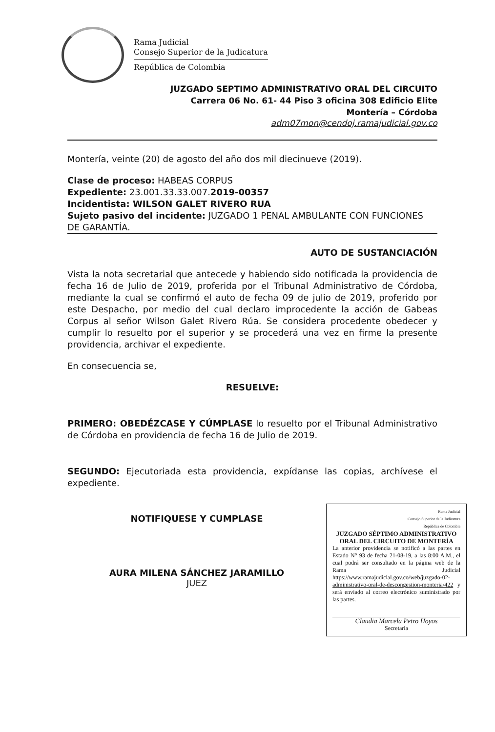Rama Judicial
Consejo Superior de la Judicatura
República de Colombia
JUZGADO SEPTIMO ADMINISTRATIVO ORAL DEL CIRCUITO
Carrera 06 No. 61- 44 Piso 3 oficina 308 Edificio Elite
Montería – Córdoba
adm07mon@cendoj.ramajudicial.gov.co
Montería, veinte (20) de agosto del año dos mil diecinueve (2019).
Clase de proceso: HABEAS CORPUS
Expediente: 23.001.33.33.007.2019-00357
Incidentista: WILSON GALET RIVERO RUA
Sujeto pasivo del incidente: JUZGADO 1 PENAL AMBULANTE CON FUNCIONES DE GARANTÍA.
AUTO DE SUSTANCIACIÓN
Vista la nota secretarial que antecede y habiendo sido notificada la providencia de fecha 16 de Julio de 2019, proferida por el Tribunal Administrativo de Córdoba, mediante la cual se confirmó el auto de fecha 09 de julio de 2019, proferido por este Despacho, por medio del cual declaro improcedente la acción de Gabeas Corpus al señor Wilson Galet Rivero Rúa. Se considera procedente obedecer y cumplir lo resuelto por el superior y se procederá una vez en firme la presente providencia, archivar el expediente.
En consecuencia se,
RESUELVE:
PRIMERO: OBEDÉZCASE Y CÚMPLASE lo resuelto por el Tribunal Administrativo de Córdoba en providencia de fecha 16 de Julio de 2019.
SEGUNDO: Ejecutoriada esta providencia, expídanse las copias, archívese el expediente.
NOTIFIQUESE Y CUMPLASE
AURA MILENA SÁNCHEZ JARAMILLO
JUEZ
Rama Judicial
Consejo Superior de la Judicatura
República de Colombia
JUZGADO SÉPTIMO ADMINISTRATIVO ORAL DEL CIRCUITO DE MONTERÍA
La anterior providencia se notificó a las partes en Estado N° 93 de fecha 21-08-19, a las 8:00 A.M., el cual podrá ser consultado en la página web de la Rama Judicial https://www.ramajudicial.gov.co/web/juzgado-02-administrativo-oral-de-descongestion-monteria/422 y será enviado al correo electrónico suministrado por las partes.
Claudia Marcela Petro Hoyos
Secretaria